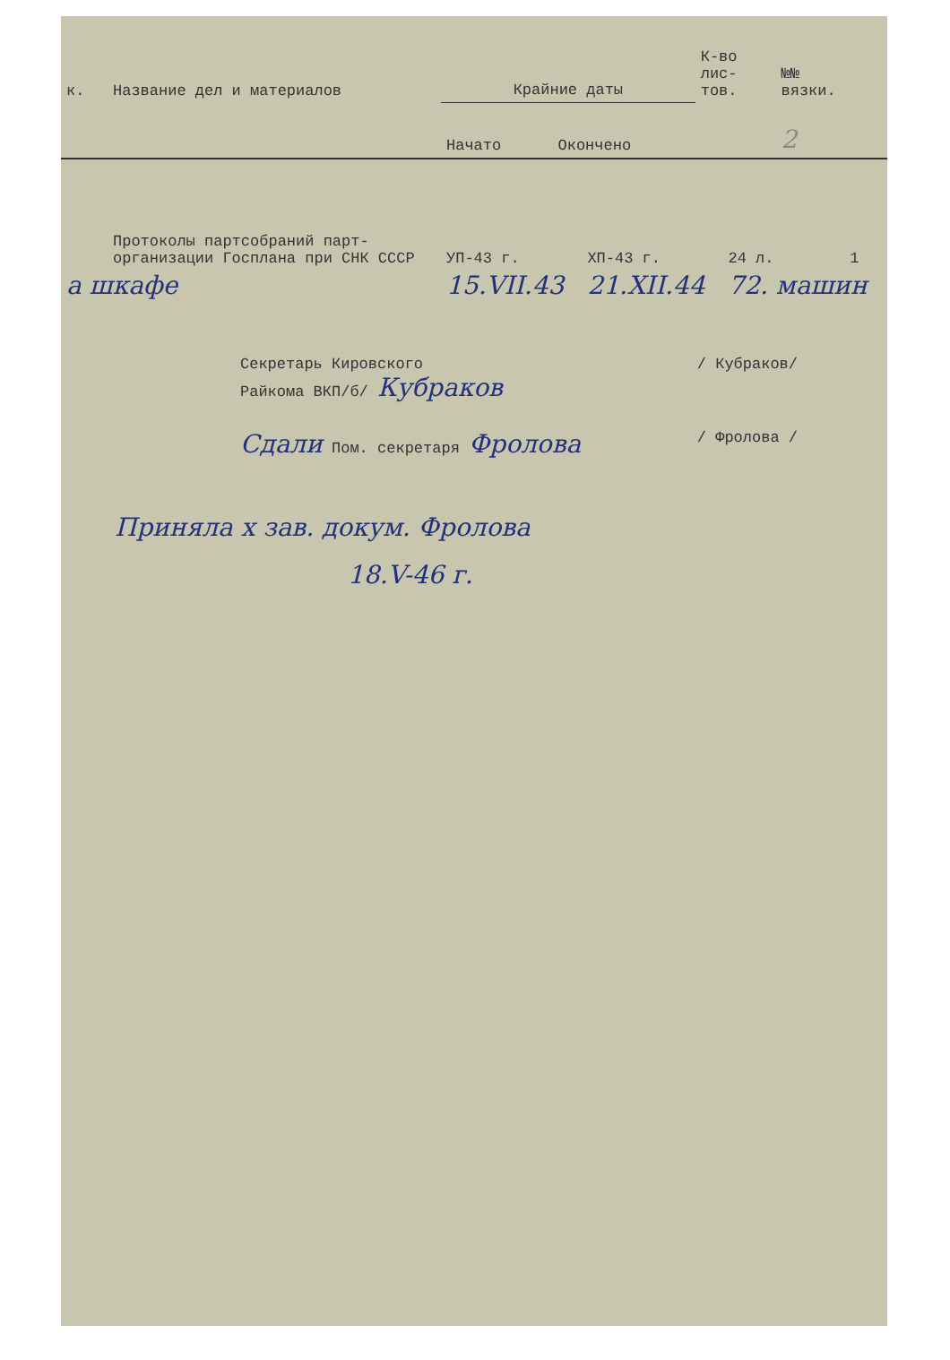| к. | Название дел и материалов | Крайние даты | | К-во лис- тов. | №№ вязки. |
| | | Начато | Окончено | | 2 |
| | Протоколы партсобраний парт-организации Госплана при СНК СССР | УП-43 г. | ХП-43 г. | 24 л. | 1 |
| а шкафе | | 15.VII.43 | 21.XII.44 | 72. машин | |
Секретарь Кировского
Райкома ВКП/б/ Кубраков / Кубраков/
Сдали Пом. секретаря Фролова / Фролова /
Приняла х зав. докум. Фролова
18.V-46 г.